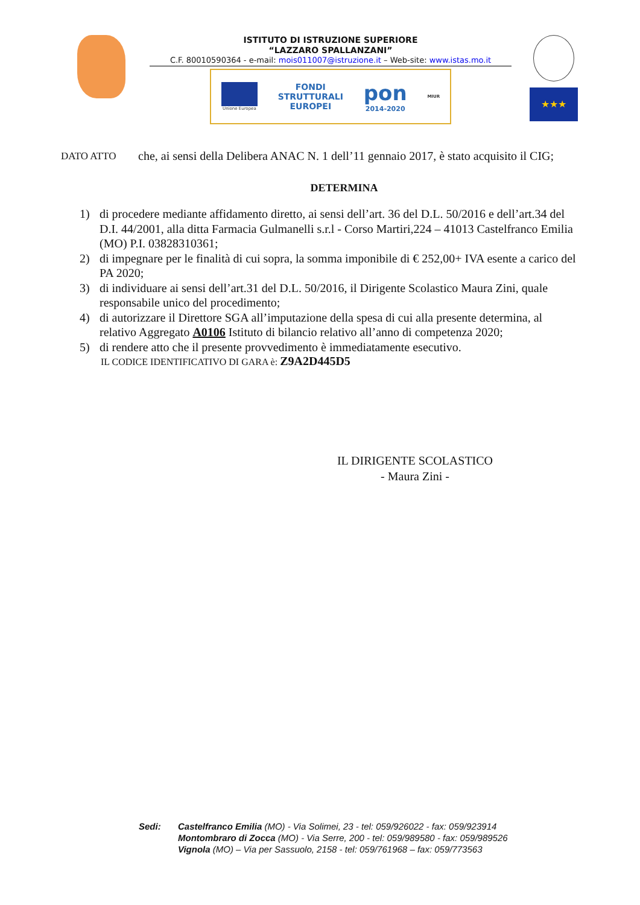ISTITUTO DI ISTRUZIONE SUPERIORE
“LAZZARO SPALLANZANI”
C.F. 80010590364 - e-mail: mois011007@istruzione.it – Web-site: www.istas.mo.it
Unione Europea
FONDI
STRUTTURALI
EUROPEI
pon
2014-2020
MIUR
★★★
DATO ATTO
che, ai sensi della Delibera ANAC N. 1 dell’11 gennaio 2017, è stato acquisito il CIG;
DETERMINA
1) di procedere mediante affidamento diretto, ai sensi dell’art. 36 del D.L. 50/2016 e dell’art.34 del D.I. 44/2001, alla ditta Farmacia Gulmanelli s.r.l - Corso Martiri,224 – 41013 Castelfranco Emilia (MO) P.I. 03828310361;
2) di impegnare per le finalità di cui sopra, la somma imponibile di € 252,00+ IVA esente a carico del PA 2020;
3) di individuare ai sensi dell’art.31 del D.L. 50/2016, il Dirigente Scolastico Maura Zini, quale responsabile unico del procedimento;
4) di autorizzare il Direttore SGA all’imputazione della spesa di cui alla presente determina, al relativo Aggregato A0106 Istituto di bilancio relativo all’anno di competenza 2020;
5) di rendere atto che il presente provvedimento è immediatamente esecutivo.
IL CODICE IDENTIFICATIVO DI GARA è: Z9A2D445D5
IL DIRIGENTE SCOLASTICO
- Maura Zini -
Sedi: Castelfranco Emilia (MO) - Via Solimei, 23 - tel: 059/926022 - fax: 059/923914
Montombraro di Zocca (MO) - Via Serre, 200 - tel: 059/989580 - fax: 059/989526
Vignola (MO) – Via per Sassuolo, 2158 - tel: 059/761968 – fax: 059/773563